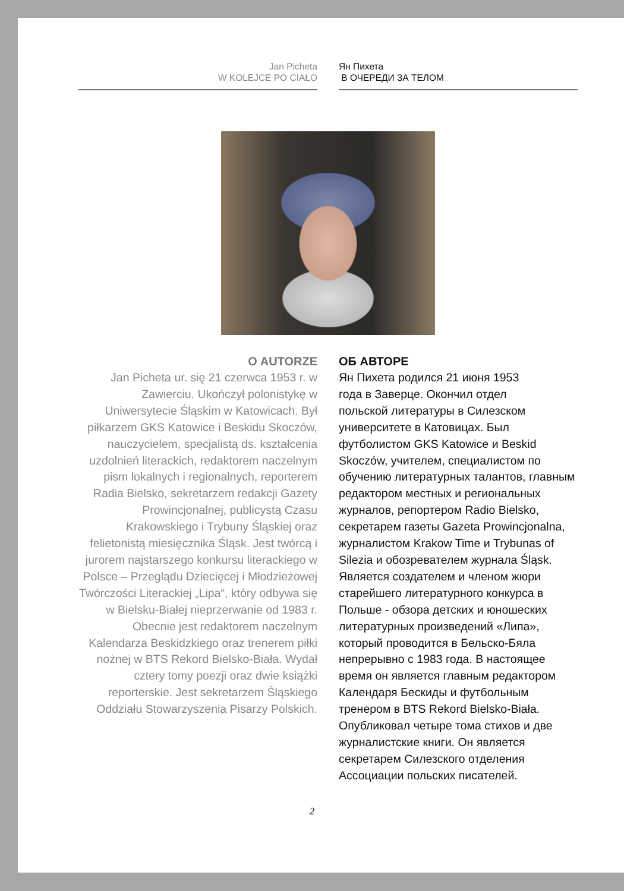Jan Picheta
W KOLEJCE PO CIAŁO
Ян Пихета
В ОЧЕРЕДИ ЗА ТЕЛОМ
O AUTORZE
Jan Picheta ur. się 21 czerwca 1953 r. w Zawierciu. Ukończył polonistykę w Uniwersytecie Śląskim w Katowicach. Był piłkarzem GKS Katowice i Beskidu Skoczów, nauczycielem, specjalistą ds. kształcenia uzdolnień literackich, redaktorem naczelnym pism lokalnych i regionalnych, reporterem Radia Bielsko, sekretarzem redakcji Gazety Prowincjonalnej, publicystą Czasu Krakowskiego i Trybuny Śląskiej oraz felietonistą miesięcznika Śląsk. Jest twórcą i jurorem najstarszego konkursu literackiego w Polsce – Przeglądu Dziecięcej i Młodzieżowej Twórczości Literackiej „Lipa“, który odbywa się w Bielsku-Białej nieprzerwanie od 1983 r. Obecnie jest redaktorem naczelnym Kalendarza Beskidzkiego oraz trenerem piłki nożnej w BTS Rekord Bielsko-Biała. Wydał cztery tomy poezji oraz dwie książki reporterskie. Jest sekretarzem Śląskiego Oddziału Stowarzyszenia Pisarzy Polskich.
ОБ АВТОРЕ
Ян Пихета родился 21 июня 1953
года в Заверце. Окончил отдел
польской литературы в Силезском университете в Катовицах. Был футболистом GKS Katowice и Beskid Skoczów, учителем, специалистом по обучению литературных талантов, главным редактором местных и региональных журналов, репортером Radio Bielsko, секретарем газеты Gazeta Prowincjonalna, журналистом Krakow Time и Trybunas of Silezia и обозревателем журнала Śląsk. Является создателем и членом жюри старейшего литературного конкурса в Польше - обзора детских и юношеских литературных произведений «Липа», который проводится в Бельско-Бяла непрерывно с 1983 года. В настоящее время он является главным редактором Календаря Бескиды и футбольным тренером в BTS Rekord Bielsko-Biała. Опубликовал четыре тома стихов и две журналистские книги. Он является секретарем Силезского отделения Ассоциации польских писателей.
2